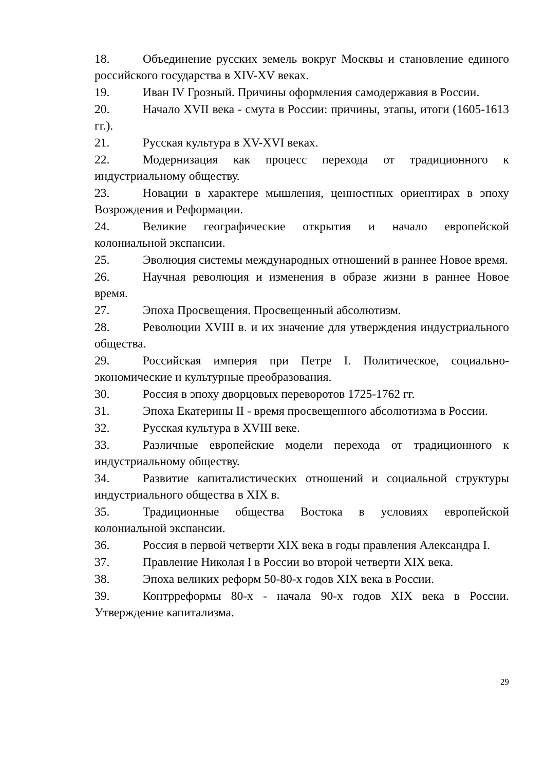18. Объединение русских земель вокруг Москвы и становление единого российского государства в XIV-XV веках.
19. Иван IV Грозный. Причины оформления самодержавия в России.
20. Начало XVII века - смута в России: причины, этапы, итоги (1605-1613 гг.).
21. Русская культура в XV-XVI веках.
22. Модернизация как процесс перехода от традиционного к индустриальному обществу.
23. Новации в характере мышления, ценностных ориентирах в эпоху Возрождения и Реформации.
24. Великие географические открытия и начало европейской колониальной экспансии.
25. Эволюция системы международных отношений в раннее Новое время.
26. Научная революция и изменения в образе жизни в раннее Новое время.
27. Эпоха Просвещения. Просвещенный абсолютизм.
28. Революции XVIII в. и их значение для утверждения индустриального общества.
29. Российская империя при Петре I. Политическое, социально-экономические и культурные преобразования.
30. Россия в эпоху дворцовых переворотов 1725-1762 гг.
31. Эпоха Екатерины II - время просвещенного абсолютизма в России.
32. Русская культура в XVIII веке.
33. Различные европейские модели перехода от традиционного к индустриальному обществу.
34. Развитие капиталистических отношений и социальной структуры индустриального общества в XIX в.
35. Традиционные общества Востока в условиях европейской колониальной экспансии.
36. Россия в первой четверти XIX века в годы правления Александра I.
37. Правление Николая I в России во второй четверти XIX века.
38. Эпоха великих реформ 50-80-х годов XIX века в России.
39. Контрреформы 80-х - начала 90-х годов XIX века в России. Утверждение капитализма.
29